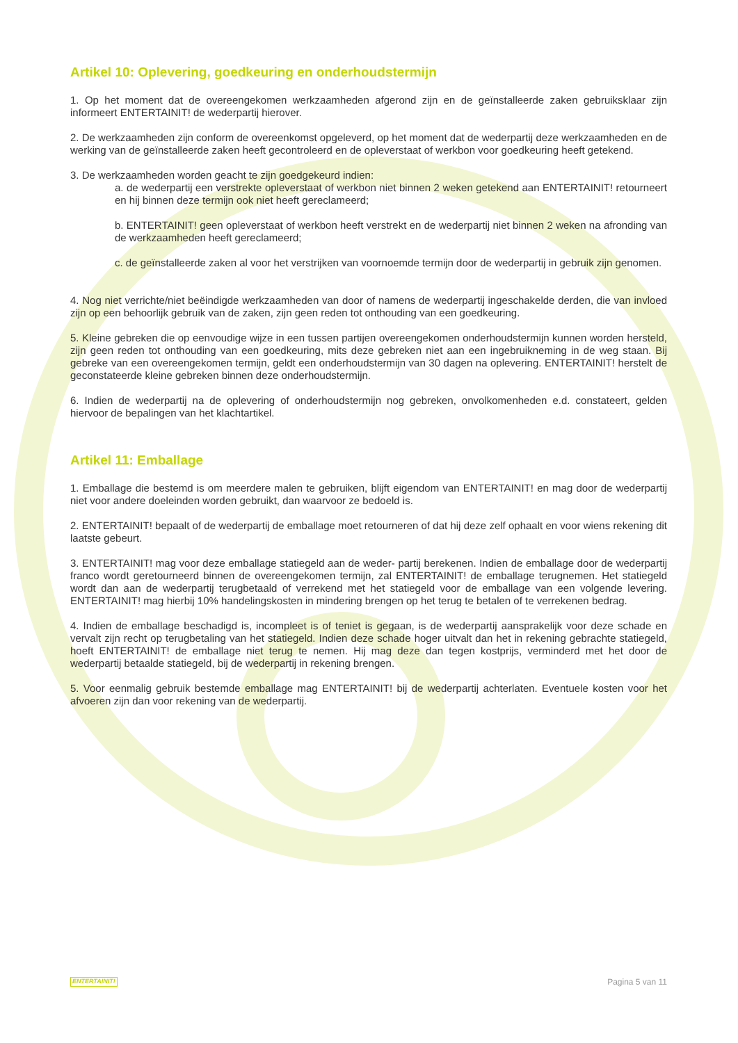Artikel 10: Oplevering, goedkeuring en onderhoudstermijn
1. Op het moment dat de overeengekomen werkzaamheden afgerond zijn en de geïnstalleerde zaken gebruiksklaar zijn informeert ENTERTAINIT! de wederpartij hierover.
2. De werkzaamheden zijn conform de overeenkomst opgeleverd, op het moment dat de wederpartij deze werkzaamheden en de werking van de geïnstalleerde zaken heeft gecontroleerd en de opleverstaat of werkbon voor goedkeuring heeft getekend.
3. De werkzaamheden worden geacht te zijn goedgekeurd indien:
a. de wederpartij een verstrekte opleverstaat of werkbon niet binnen 2 weken getekend aan ENTERTAINIT! retourneert en hij binnen deze termijn ook niet heeft gereclameerd;
b. ENTERTAINIT! geen opleverstaat of werkbon heeft verstrekt en de wederpartij niet binnen 2 weken na afronding van de werkzaamheden heeft gereclameerd;
c. de geïnstalleerde zaken al voor het verstrijken van voornoemde termijn door de wederpartij in gebruik zijn genomen.
4. Nog niet verrichte/niet beëindigde werkzaamheden van door of namens de wederpartij ingeschakelde derden, die van invloed zijn op een behoorlijk gebruik van de zaken, zijn geen reden tot onthouding van een goedkeuring.
5. Kleine gebreken die op eenvoudige wijze in een tussen partijen overeengekomen onderhoudstermijn kunnen worden hersteld, zijn geen reden tot onthouding van een goedkeuring, mits deze gebreken niet aan een ingebruikneming in de weg staan. Bij gebreke van een overeengekomen termijn, geldt een onderhoudstermijn van 30 dagen na oplevering. ENTERTAINIT! herstelt de geconstateerde kleine gebreken binnen deze onderhoudstermijn.
6. Indien de wederpartij na de oplevering of onderhoudstermijn nog gebreken, onvolkomenheden e.d. constateert, gelden hiervoor de bepalingen van het klachtartikel.
Artikel 11: Emballage
1. Emballage die bestemd is om meerdere malen te gebruiken, blijft eigendom van ENTERTAINIT! en mag door de wederpartij niet voor andere doeleinden worden gebruikt, dan waarvoor ze bedoeld is.
2. ENTERTAINIT! bepaalt of de wederpartij de emballage moet retourneren of dat hij deze zelf ophaalt en voor wiens rekening dit laatste gebeurt.
3. ENTERTAINIT! mag voor deze emballage statiegeld aan de weder- partij berekenen. Indien de emballage door de wederpartij franco wordt geretourneerd binnen de overeengekomen termijn, zal ENTERTAINIT! de emballage terugnemen. Het statiegeld wordt dan aan de wederpartij terugbetaald of verrekend met het statiegeld voor de emballage van een volgende levering. ENTERTAINIT! mag hierbij 10% handelingskosten in mindering brengen op het terug te betalen of te verrekenen bedrag.
4. Indien de emballage beschadigd is, incompleet is of teniet is gegaan, is de wederpartij aansprakelijk voor deze schade en vervalt zijn recht op terugbetaling van het statiegeld. Indien deze schade hoger uitvalt dan het in rekening gebrachte statiegeld, hoeft ENTERTAINIT! de emballage niet terug te nemen. Hij mag deze dan tegen kostprijs, verminderd met het door de wederpartij betaalde statiegeld, bij de wederpartij in rekening brengen.
5. Voor eenmalig gebruik bestemde emballage mag ENTERTAINIT! bij de wederpartij achterlaten. Eventuele kosten voor het afvoeren zijn dan voor rekening van de wederpartij.
ENTERTAINIT! Pagina 5 van 11